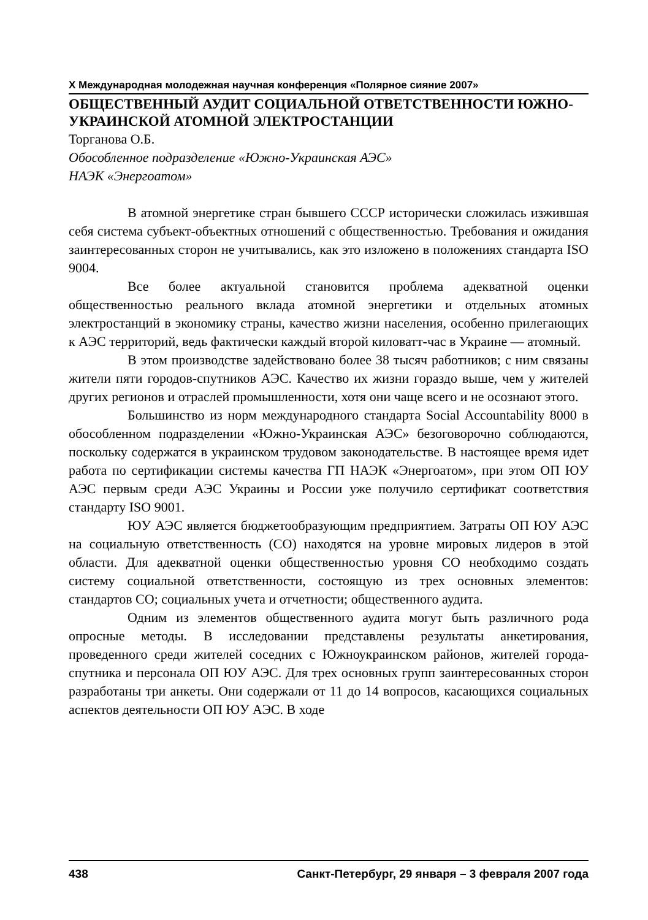X Международная молодежная научная конференция «Полярное сияние 2007»
ОБЩЕСТВЕННЫЙ АУДИТ СОЦИАЛЬНОЙ ОТВЕТСТВЕННОСТИ ЮЖНО-УКРАИНСКОЙ АТОМНОЙ ЭЛЕКТРОСТАНЦИИ
Торганова О.Б.
Обособленное подразделение «Южно-Украинская АЭС»
НАЭК «Энергоатом»
В атомной энергетике стран бывшего СССР исторически сложилась изжившая себя система субъект-объектных отношений с общественностью. Требования и ожидания заинтересованных сторон не учитывались, как это изложено в положениях стандарта ISO 9004.
Все более актуальной становится проблема адекватной оценки общественностью реального вклада атомной энергетики и отдельных атомных электростанций в экономику страны, качество жизни населения, особенно прилегающих к АЭС территорий, ведь фактически каждый второй киловатт-час в Украине — атомный.
В этом производстве задействовано более 38 тысяч работников; с ним связаны жители пяти городов-спутников АЭС. Качество их жизни гораздо выше, чем у жителей других регионов и отраслей промышленности, хотя они чаще всего и не осознают этого.
Большинство из норм международного стандарта Social Accountability 8000 в обособленном подразделении «Южно-Украинская АЭС» безоговорочно соблюдаются, поскольку содержатся в украинском трудовом законодательстве. В настоящее время идет работа по сертификации системы качества ГП НАЭК «Энергоатом», при этом ОП ЮУ АЭС первым среди АЭС Украины и России уже получило сертификат соответствия стандарту ISO 9001.
ЮУ АЭС является бюджетообразующим предприятием. Затраты ОП ЮУ АЭС на социальную ответственность (СО) находятся на уровне мировых лидеров в этой области. Для адекватной оценки общественностью уровня СО необходимо создать систему социальной ответственности, состоящую из трех основных элементов: стандартов СО; социальных учета и отчетности; общественного аудита.
Одним из элементов общественного аудита могут быть различного рода опросные методы. В исследовании представлены результаты анкетирования, проведенного среди жителей соседних с Южноукраинском районов, жителей города-спутника и персонала ОП ЮУ АЭС. Для трех основных групп заинтересованных сторон разработаны три анкеты. Они содержали от 11 до 14 вопросов, касающихся социальных аспектов деятельности ОП ЮУ АЭС. В ходе
438 Санкт-Петербург, 29 января – 3 февраля 2007 года